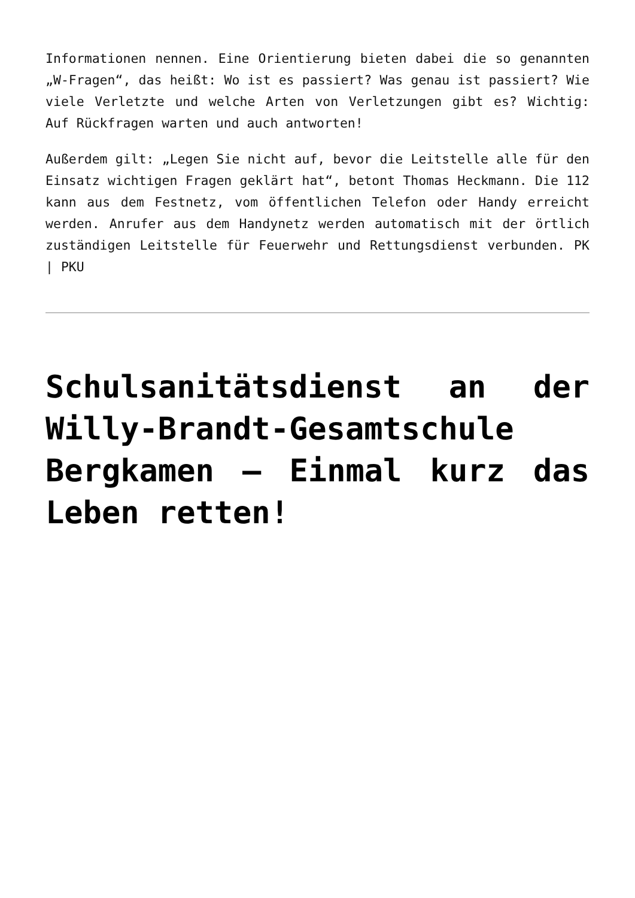Informationen nennen. Eine Orientierung bieten dabei die so genannten „W-Fragen“, das heißt: Wo ist es passiert? Was genau ist passiert? Wie viele Verletzte und welche Arten von Verletzungen gibt es? Wichtig: Auf Rückfragen warten und auch antworten!
Außerdem gilt: „Legen Sie nicht auf, bevor die Leitstelle alle für den Einsatz wichtigen Fragen geklärt hat“, betont Thomas Heckmann. Die 112 kann aus dem Festnetz, vom öffentlichen Telefon oder Handy erreicht werden. Anrufer aus dem Handynetz werden automatisch mit der örtlich zuständigen Leitstelle für Feuerwehr und Rettungsdienst verbunden. PK | PKU
Schulsanitätsdienst an der Willy-Brandt-Gesamtschule Bergkamen – Einmal kurz das Leben retten!